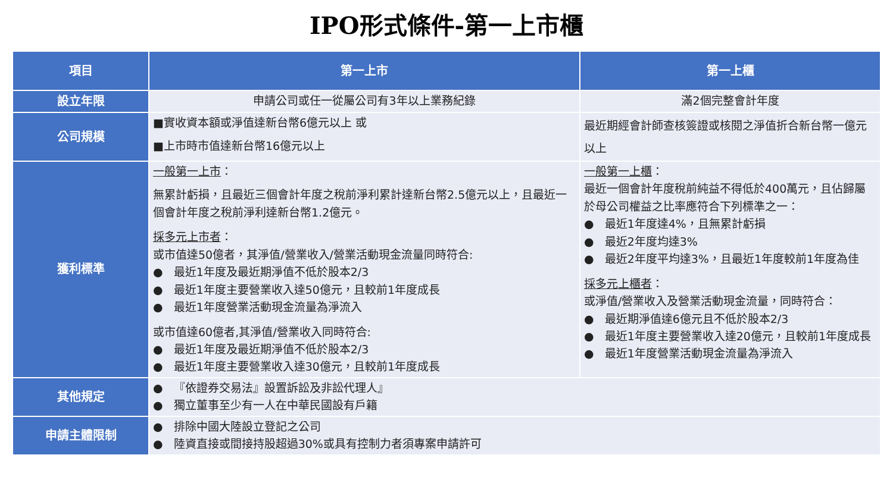IPO形式條件-第一上市櫃
| 項目 | 第一上市 | 第一上櫃 |
| --- | --- | --- |
| 設立年限 | 申請公司或任一從屬公司有3年以上業務紀錄 | 滿2個完整會計年度 |
| 公司規模 | ■實收資本額或淨值達新台幣6億元以上 或 ■上市時市值達新台幣16億元以上 | 最近期經會計師查核簽證或核閱之淨值折合新台幣一億元以上 |
| 獲利標準 | 一般第一上市 ： 無累計虧損，且最近三個會計年度之稅前淨利累計達新台幣2.5億元以上，且最近一個會計年度之稅前淨利達新台幣1.2億元。 採多元上市者 ： 或市值達50億者，其淨值/營業收入/營業活動現金流量同時符合: ● 最近1年度及最近期淨值不低於股本2/3 ● 最近1年度主要營業收入達50億元，且較前1年度成長 ● 最近1年度營業活動現金流量為淨流入 或市值達60億者,其淨值/營業收入同時符合: ● 最近1年度及最近期淨值不低於股本2/3 ● 最近1年度主要營業收入達30億元，且較前1年度成長 | 一般第一上櫃 ： 最近一個會計年度稅前純益不得低於400萬元，且佔歸屬於母公司權益之比率應符合下列標準之一： ● 最近1年度達4%，且無累計虧損 ● 最近2年度均達3% ● 最近2年度平均達3%，且最近1年度較前1年度為佳 採多元上櫃者 ： 或淨值/營業收入及營業活動現金流量，同時符合： ● 最近期淨值達6億元且不低於股本2/3 ● 最近1年度主要營業收入達20億元，且較前1年度成長 ● 最近1年度營業活動現金流量為淨流入 |
| 其他規定 | ● 『依證券交易法』設置訴訟及非訟代理人』 ● 獨立董事至少有一人在中華民國設有戶籍 | |
| 申請主體限制 | ● 排除中國大陸設立登記之公司 ● 陸資直接或間接持股超過30%或具有控制力者須專案申請許可 | |